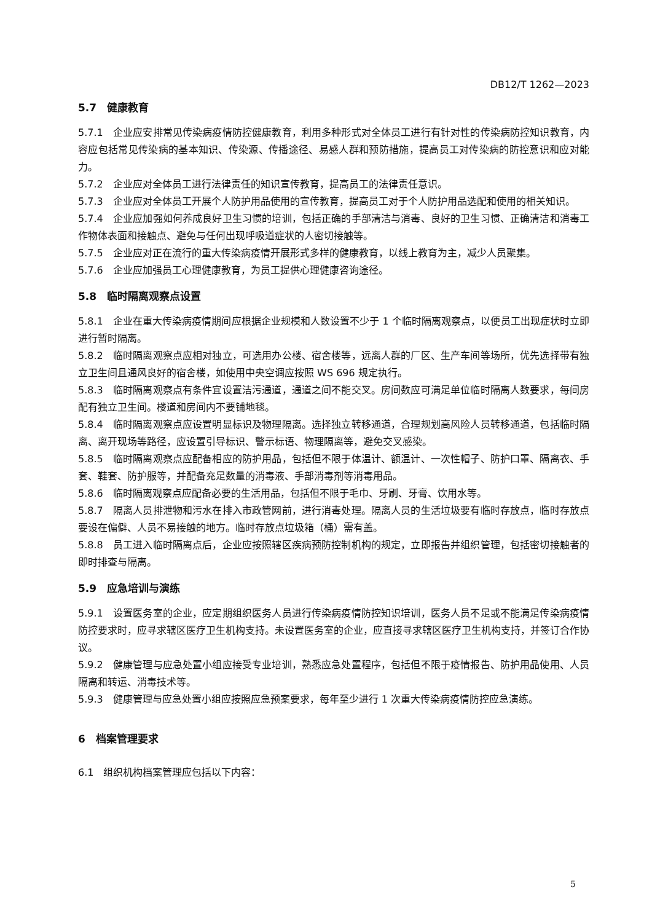DB12/T 1262—2023
5.7　健康教育
5.7.1　企业应安排常见传染病疫情防控健康教育，利用多种形式对全体员工进行有针对性的传染病防控知识教育，内容应包括常见传染病的基本知识、传染源、传播途径、易感人群和预防措施，提高员工对传染病的防控意识和应对能力。
5.7.2　企业应对全体员工进行法律责任的知识宣传教育，提高员工的法律责任意识。
5.7.3　企业应对全体员工开展个人防护用品使用的宣传教育，提高员工对于个人防护用品选配和使用的相关知识。
5.7.4　企业应加强如何养成良好卫生习惯的培训，包括正确的手部清洁与消毒、良好的卫生习惯、正确清洁和消毒工作物体表面和接触点、避免与任何出现呼吸道症状的人密切接触等。
5.7.5　企业应对正在流行的重大传染病疫情开展形式多样的健康教育，以线上教育为主，减少人员聚集。
5.7.6　企业应加强员工心理健康教育，为员工提供心理健康咨询途径。
5.8　临时隔离观察点设置
5.8.1　企业在重大传染病疫情期间应根据企业规模和人数设置不少于 1 个临时隔离观察点，以便员工出现症状时立即进行暂时隔离。
5.8.2　临时隔离观察点应相对独立，可选用办公楼、宿舍楼等，远离人群的厂区、生产车间等场所，优先选择带有独立卫生间且通风良好的宿舍楼，如使用中央空调应按照 WS 696 规定执行。
5.8.3　临时隔离观察点有条件宜设置洁污通道，通道之间不能交叉。房间数应可满足单位临时隔离人数要求，每间房配有独立卫生间。楼道和房间内不要铺地毯。
5.8.4　临时隔离观察点应设置明显标识及物理隔离。选择独立转移通道，合理规划高风险人员转移通道，包括临时隔离、离开现场等路径，应设置引导标识、警示标语、物理隔离等，避免交叉感染。
5.8.5　临时隔离观察点应配备相应的防护用品，包括但不限于体温计、额温计、一次性帽子、防护口罩、隔离衣、手套、鞋套、防护服等，并配备充足数量的消毒液、手部消毒剂等消毒用品。
5.8.6　临时隔离观察点应配备必要的生活用品，包括但不限于毛巾、牙刷、牙膏、饮用水等。
5.8.7　隔离人员排泄物和污水在排入市政管网前，进行消毒处理。隔离人员的生活垃圾要有临时存放点，临时存放点要设在偏僻、人员不易接触的地方。临时存放点垃圾箱（桶）需有盖。
5.8.8　员工进入临时隔离点后，企业应按照辖区疾病预防控制机构的规定，立即报告并组织管理，包括密切接触者的即时排查与隔离。
5.9　应急培训与演练
5.9.1　设置医务室的企业，应定期组织医务人员进行传染病疫情防控知识培训，医务人员不足或不能满足传染病疫情防控要求时，应寻求辖区医疗卫生机构支持。未设置医务室的企业，应直接寻求辖区医疗卫生机构支持，并签订合作协议。
5.9.2　健康管理与应急处置小组应接受专业培训，熟悉应急处置程序，包括但不限于疫情报告、防护用品使用、人员隔离和转运、消毒技术等。
5.9.3　健康管理与应急处置小组应按照应急预案要求，每年至少进行 1 次重大传染病疫情防控应急演练。
6　档案管理要求
6.1　组织机构档案管理应包括以下内容：
5